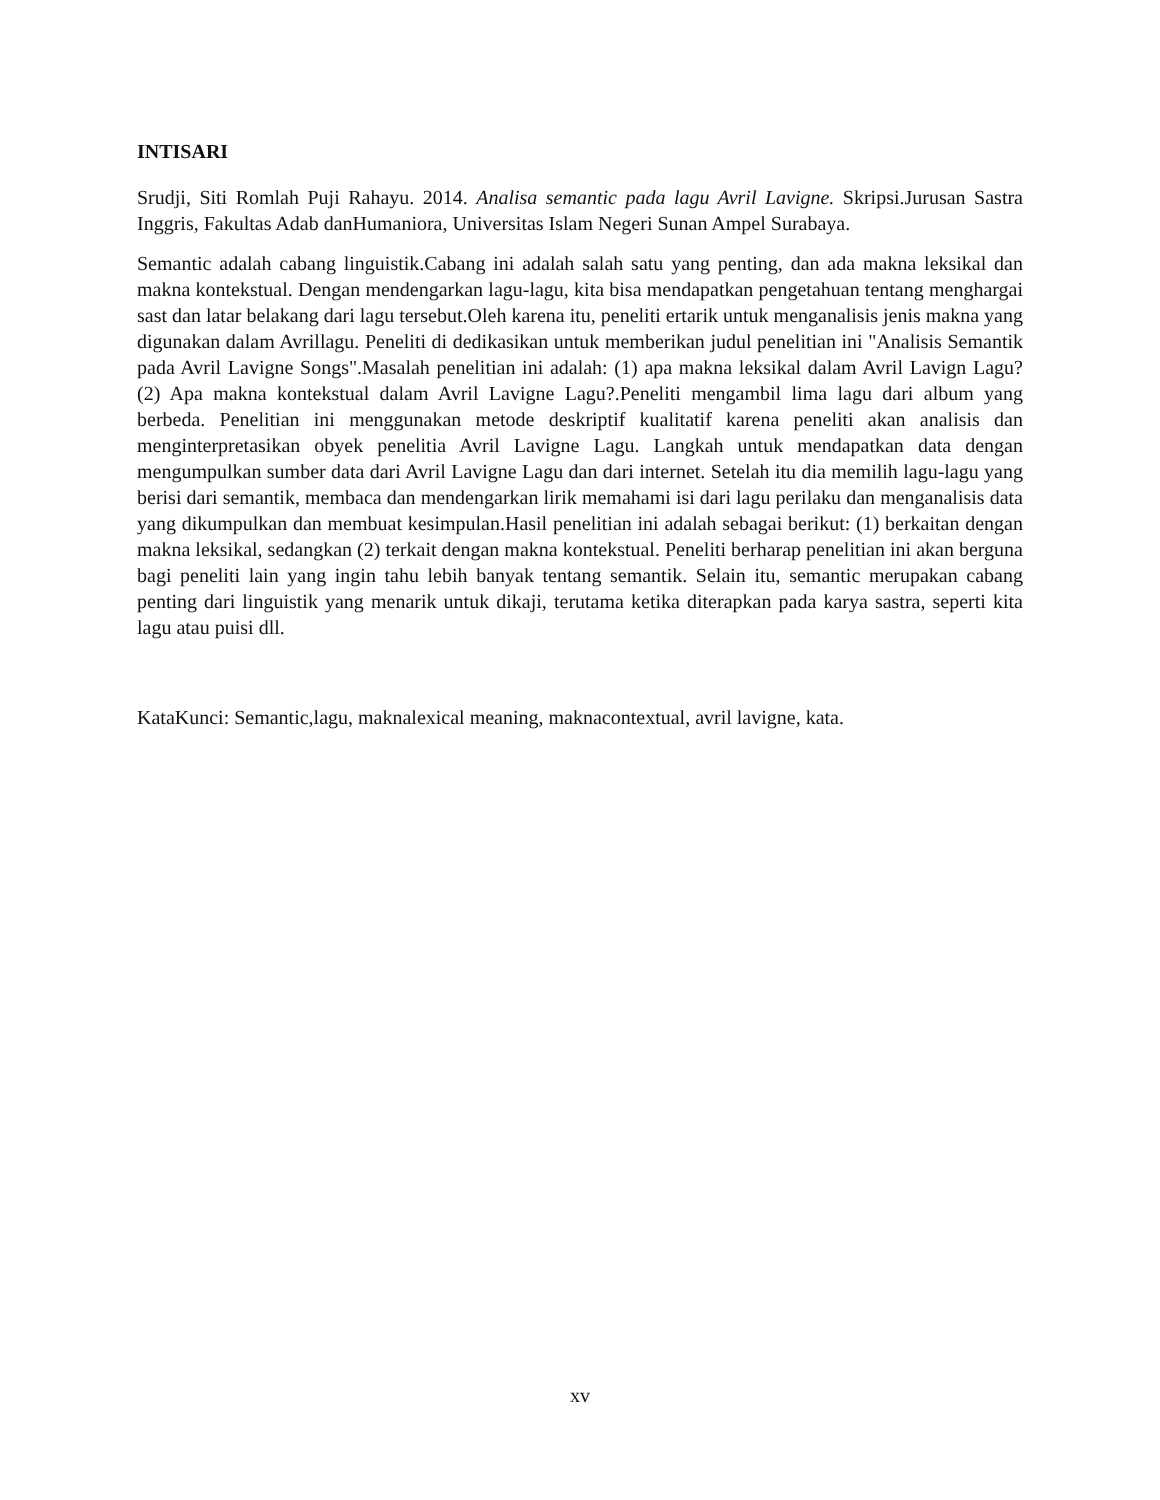INTISARI
Srudji, Siti Romlah Puji Rahayu. 2014. Analisa semantic pada lagu Avril Lavigne. Skripsi.Jurusan Sastra Inggris, Fakultas Adab danHumaniora, Universitas Islam Negeri Sunan Ampel Surabaya.
Semantic adalah cabang linguistik.Cabang ini adalah salah satu yang penting, dan ada makna leksikal dan makna kontekstual. Dengan mendengarkan lagu-lagu, kita bisa mendapatkan pengetahuan tentang menghargai sast dan latar belakang dari lagu tersebut.Oleh karena itu, peneliti ertarik untuk menganalisis jenis makna yang digunakan dalam Avrillagu. Peneliti di dedikasikan untuk memberikan judul penelitian ini "Analisis Semantik pada Avril Lavigne Songs".Masalah penelitian ini adalah: (1) apa makna leksikal dalam Avril Lavign Lagu? (2) Apa makna kontekstual dalam Avril Lavigne Lagu?.Peneliti mengambil lima lagu dari album yang berbeda. Penelitian ini menggunakan metode deskriptif kualitatif karena peneliti akan analisis dan menginterpretasikan obyek penelitia Avril Lavigne Lagu. Langkah untuk mendapatkan data dengan mengumpulkan sumber data dari Avril Lavigne Lagu dan dari internet. Setelah itu dia memilih lagu-lagu yang berisi dari semantik, membaca dan mendengarkan lirik memahami isi dari lagu perilaku dan menganalisis data yang dikumpulkan dan membuat kesimpulan.Hasil penelitian ini adalah sebagai berikut: (1) berkaitan dengan makna leksikal, sedangkan (2) terkait dengan makna kontekstual. Peneliti berharap penelitian ini akan berguna bagi peneliti lain yang ingin tahu lebih banyak tentang semantik. Selain itu, semantic merupakan cabang penting dari linguistik yang menarik untuk dikaji, terutama ketika diterapkan pada karya sastra, seperti kita lagu atau puisi dll.
KataKunci: Semantic,lagu, maknalexical meaning, maknacontextual, avril lavigne, kata.
xv